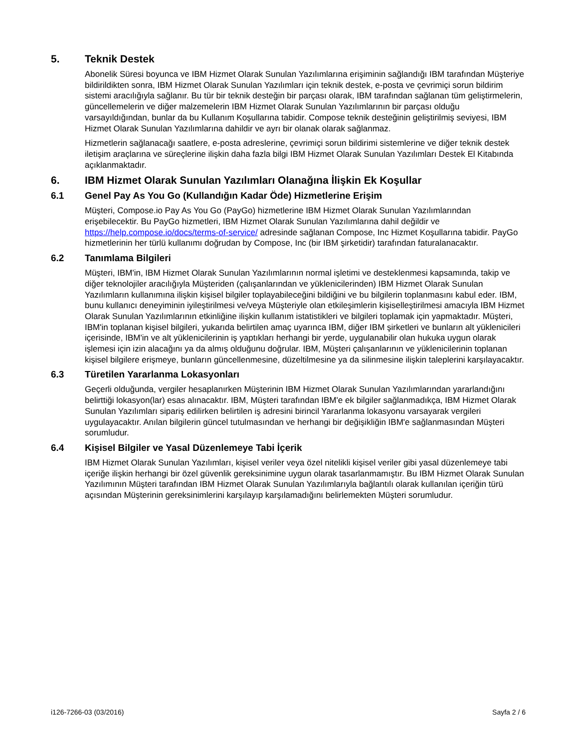5. Teknik Destek
Abonelik Süresi boyunca ve IBM Hizmet Olarak Sunulan Yazılımlarına erişiminin sağlandığı IBM tarafından Müşteriye bildirildikten sonra, IBM Hizmet Olarak Sunulan Yazılımları için teknik destek, e-posta ve çevrimiçi sorun bildirim sistemi aracılığıyla sağlanır. Bu tür bir teknik desteğin bir parçası olarak, IBM tarafından sağlanan tüm geliştirmelerin, güncellemelerin ve diğer malzemelerin IBM Hizmet Olarak Sunulan Yazılımlarının bir parçası olduğu varsayıldığından, bunlar da bu Kullanım Koşullarına tabidir. Compose teknik desteğinin geliştirilmiş seviyesi, IBM Hizmet Olarak Sunulan Yazılımlarına dahildir ve ayrı bir olanak olarak sağlanmaz.
Hizmetlerin sağlanacağı saatlere, e-posta adreslerine, çevrimiçi sorun bildirimi sistemlerine ve diğer teknik destek iletişim araçlarına ve süreçlerine ilişkin daha fazla bilgi IBM Hizmet Olarak Sunulan Yazılımları Destek El Kitabında açıklanmaktadır.
6. IBM Hizmet Olarak Sunulan Yazılımları Olanağına İlişkin Ek Koşullar
6.1 Genel Pay As You Go (Kullandığın Kadar Öde) Hizmetlerine Erişim
Müşteri, Compose.io Pay As You Go (PayGo) hizmetlerine IBM Hizmet Olarak Sunulan Yazılımlarından erişebilecektir. Bu PayGo hizmetleri, IBM Hizmet Olarak Sunulan Yazılımlarına dahil değildir ve https://help.compose.io/docs/terms-of-service/ adresinde sağlanan Compose, Inc Hizmet Koşullarına tabidir. PayGo hizmetlerinin her türlü kullanımı doğrudan by Compose, Inc (bir IBM şirketidir) tarafından faturalanacaktır.
6.2 Tanımlama Bilgileri
Müşteri, IBM'in, IBM Hizmet Olarak Sunulan Yazılımlarının normal işletimi ve desteklenmesi kapsamında, takip ve diğer teknolojiler aracılığıyla Müşteriden (çalışanlarından ve yüklenicilerinden) IBM Hizmet Olarak Sunulan Yazılımların kullanımına ilişkin kişisel bilgiler toplayabileceğini bildiğini ve bu bilgilerin toplanmasını kabul eder. IBM, bunu kullanıcı deneyiminin iyileştirilmesi ve/veya Müşteriyle olan etkileşimlerin kişiselleştirilmesi amacıyla IBM Hizmet Olarak Sunulan Yazılımlarının etkinliğine ilişkin kullanım istatistikleri ve bilgileri toplamak için yapmaktadır. Müşteri, IBM'in toplanan kişisel bilgileri, yukarıda belirtilen amaç uyarınca IBM, diğer IBM şirketleri ve bunların alt yüklenicileri içerisinde, IBM'in ve alt yüklenicilerinin iş yaptıkları herhangi bir yerde, uygulanabilir olan hukuka uygun olarak işlemesi için izin alacağını ya da almış olduğunu doğrular. IBM, Müşteri çalışanlarının ve yüklenicilerinin toplanan kişisel bilgilere erişmeye, bunların güncellenmesine, düzeltilmesine ya da silinmesine ilişkin taleplerini karşılayacaktır.
6.3 Türetilen Yararlanma Lokasyonları
Geçerli olduğunda, vergiler hesaplanırken Müşterinin IBM Hizmet Olarak Sunulan Yazılımlarından yararlandığını belirttiği lokasyon(lar) esas alınacaktır. IBM, Müşteri tarafından IBM'e ek bilgiler sağlanmadıkça, IBM Hizmet Olarak Sunulan Yazılımları sipariş edilirken belirtilen iş adresini birincil Yararlanma lokasyonu varsayarak vergileri uygulayacaktır. Anılan bilgilerin güncel tutulmasından ve herhangi bir değişikliğin IBM'e sağlanmasından Müşteri sorumludur.
6.4 Kişisel Bilgiler ve Yasal Düzenlemeye Tabi İçerik
IBM Hizmet Olarak Sunulan Yazılımları, kişisel veriler veya özel nitelikli kişisel veriler gibi yasal düzenlemeye tabi içeriğe ilişkin herhangi bir özel güvenlik gereksinimine uygun olarak tasarlanmamıştır. Bu IBM Hizmet Olarak Sunulan Yazılımının Müşteri tarafından IBM Hizmet Olarak Sunulan Yazılımlarıyla bağlantılı olarak kullanılan içeriğin türü açısından Müşterinin gereksinimlerini karşılayıp karşılamadığını belirlemekten Müşteri sorumludur.
i126-7266-03 (03/2016) Sayfa 2 / 6